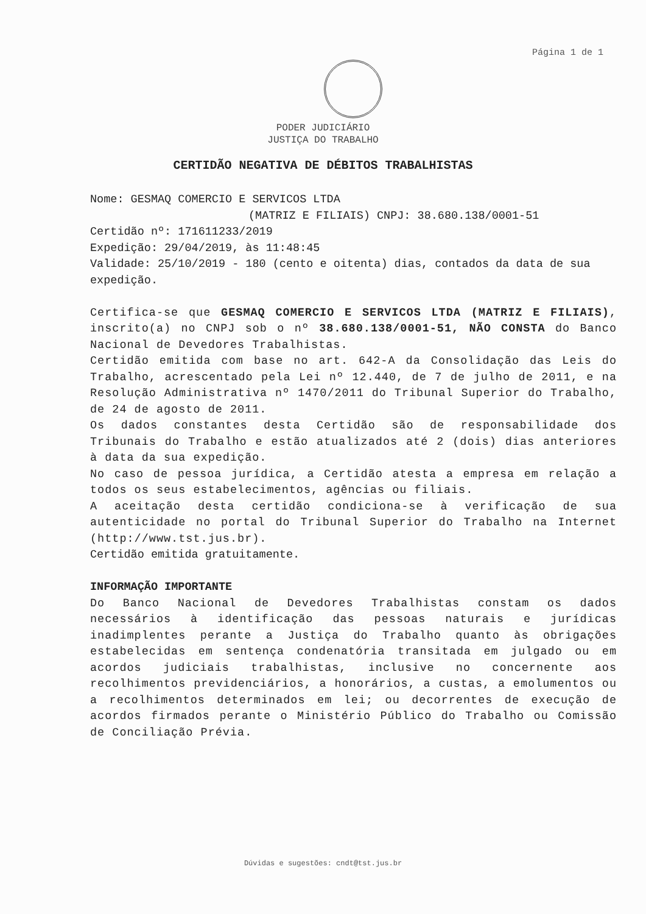Página 1 de 1
PODER JUDICIÁRIO
JUSTIÇA DO TRABALHO
CERTIDÃO NEGATIVA DE DÉBITOS TRABALHISTAS
Nome: GESMAQ COMERCIO E SERVICOS LTDA
(MATRIZ E FILIAIS) CNPJ: 38.680.138/0001-51
Certidão nº: 171611233/2019
Expedição: 29/04/2019, às 11:48:45
Validade: 25/10/2019 - 180 (cento e oitenta) dias, contados da data de sua expedição.
Certifica-se que GESMAQ COMERCIO E SERVICOS LTDA (MATRIZ E FILIAIS), inscrito(a) no CNPJ sob o nº 38.680.138/0001-51, NÃO CONSTA do Banco Nacional de Devedores Trabalhistas.
Certidão emitida com base no art. 642-A da Consolidação das Leis do Trabalho, acrescentado pela Lei nº 12.440, de 7 de julho de 2011, e na Resolução Administrativa nº 1470/2011 do Tribunal Superior do Trabalho, de 24 de agosto de 2011.
Os dados constantes desta Certidão são de responsabilidade dos Tribunais do Trabalho e estão atualizados até 2 (dois) dias anteriores à data da sua expedição.
No caso de pessoa jurídica, a Certidão atesta a empresa em relação a todos os seus estabelecimentos, agências ou filiais.
A aceitação desta certidão condiciona-se à verificação de sua autenticidade no portal do Tribunal Superior do Trabalho na Internet (http://www.tst.jus.br).
Certidão emitida gratuitamente.
INFORMAÇÃO IMPORTANTE
Do Banco Nacional de Devedores Trabalhistas constam os dados necessários à identificação das pessoas naturais e jurídicas inadimplentes perante a Justiça do Trabalho quanto às obrigações estabelecidas em sentença condenatória transitada em julgado ou em acordos judiciais trabalhistas, inclusive no concernente aos recolhimentos previdenciários, a honorários, a custas, a emolumentos ou a recolhimentos determinados em lei; ou decorrentes de execução de acordos firmados perante o Ministério Público do Trabalho ou Comissão de Conciliação Prévia.
Dúvidas e sugestões: cndt@tst.jus.br